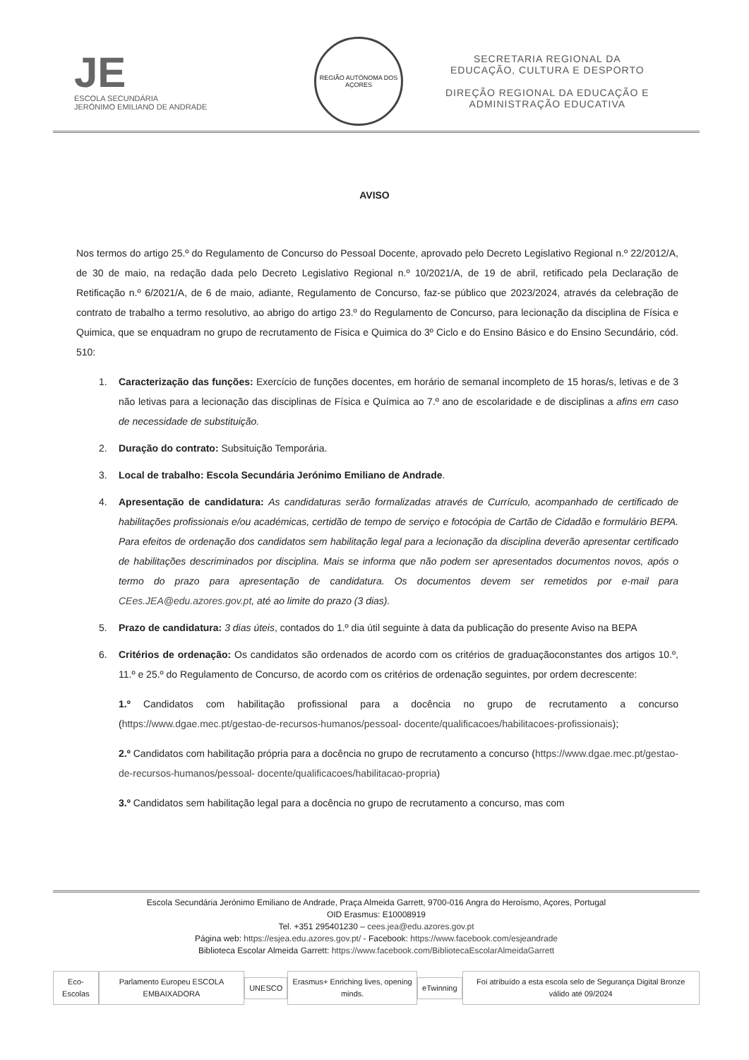JE
ESCOLA SECUNDÁRIA
JERÓNIMO EMILIANO DE ANDRADE
REGIÃO AUTÓNOMA DOS AÇORES
SECRETARIA REGIONAL DA
EDUCAÇÃO, CULTURA E DESPORTO
DIREÇÃO REGIONAL DA EDUCAÇÃO E
ADMINISTRAÇÃO EDUCATIVA
AVISO
Nos termos do artigo 25.º do Regulamento de Concurso do Pessoal Docente, aprovado pelo Decreto Legislativo Regional n.º 22/2012/A, de 30 de maio, na redação dada pelo Decreto Legislativo Regional n.º 10/2021/A, de 19 de abril, retificado pela Declaração de Retificação n.º 6/2021/A, de 6 de maio, adiante, Regulamento de Concurso, faz-se público que 2023/2024, através da celebração de contrato de trabalho a termo resolutivo, ao abrigo do artigo 23.º do Regulamento de Concurso, para lecionação da disciplina de Física e Quimica, que se enquadram no grupo de recrutamento de Fisica e Quimica do 3º Ciclo e do Ensino Básico e do Ensino Secundário, cód. 510:
1. Caracterização das funções: Exercício de funções docentes, em horário de semanal incompleto de 15 horas/s, letivas e de 3 não letivas para a lecionação das disciplinas de Física e Química ao 7.º ano de escolaridade e de disciplinas a afins em caso de necessidade de substituição.
2. Duração do contrato: Subsituição Temporária.
3. Local de trabalho: Escola Secundária Jerónimo Emiliano de Andrade.
4. Apresentação de candidatura: As candidaturas serão formalizadas através de Currículo, acompanhado de certificado de habilitações profissionais e/ou académicas, certidão de tempo de serviço e fotocópia de Cartão de Cidadão e formulário BEPA. Para efeitos de ordenação dos candidatos sem habilitação legal para a lecionação da disciplina deverão apresentar certificado de habilitações descriminados por disciplina. Mais se informa que não podem ser apresentados documentos novos, após o termo do prazo para apresentação de candidatura. Os documentos devem ser remetidos por e-mail para CEes.JEA@edu.azores.gov.pt, até ao limite do prazo (3 dias).
5. Prazo de candidatura: 3 dias úteis, contados do 1.º dia útil seguinte à data da publicação do presente Aviso na BEPA
6. Critérios de ordenação: Os candidatos são ordenados de acordo com os critérios de graduaçãoconstantes dos artigos 10.º, 11.º e 25.º do Regulamento de Concurso, de acordo com os critérios de ordenação seguintes, por ordem decrescente:
1.º Candidatos com habilitação profissional para a docência no grupo de recrutamento a concurso (https://www.dgae.mec.pt/gestao-de-recursos-humanos/pessoal- docente/qualificacoes/habilitacoes-profissionais);
2.º Candidatos com habilitação própria para a docência no grupo de recrutamento a concurso (https://www.dgae.mec.pt/gestao-de-recursos-humanos/pessoal- docente/qualificacoes/habilitacao-propria)
3.º Candidatos sem habilitação legal para a docência no grupo de recrutamento a concurso, mas com
Escola Secundária Jerónimo Emiliano de Andrade, Praça Almeida Garrett, 9700-016 Angra do Heroísmo, Açores, Portugal
OID Erasmus: E10008919
Tel. +351 295401230 – cees.jea@edu.azores.gov.pt
Página web: https://esjea.edu.azores.gov.pt/ - Facebook: https://www.facebook.com/esjeandrade
Biblioteca Escolar Almeida Garrett: https://www.facebook.com/BibliotecaEscolarAlmeidaGarrett
Eco-Escolas Parlamento Europeu ESCOLA EMBAIXADORA UNESCO Erasmus+ Enriching lives, opening minds. eTwinning Foi atribuído a esta escola selo de Segurança Digital Bronze válido até 09/2024